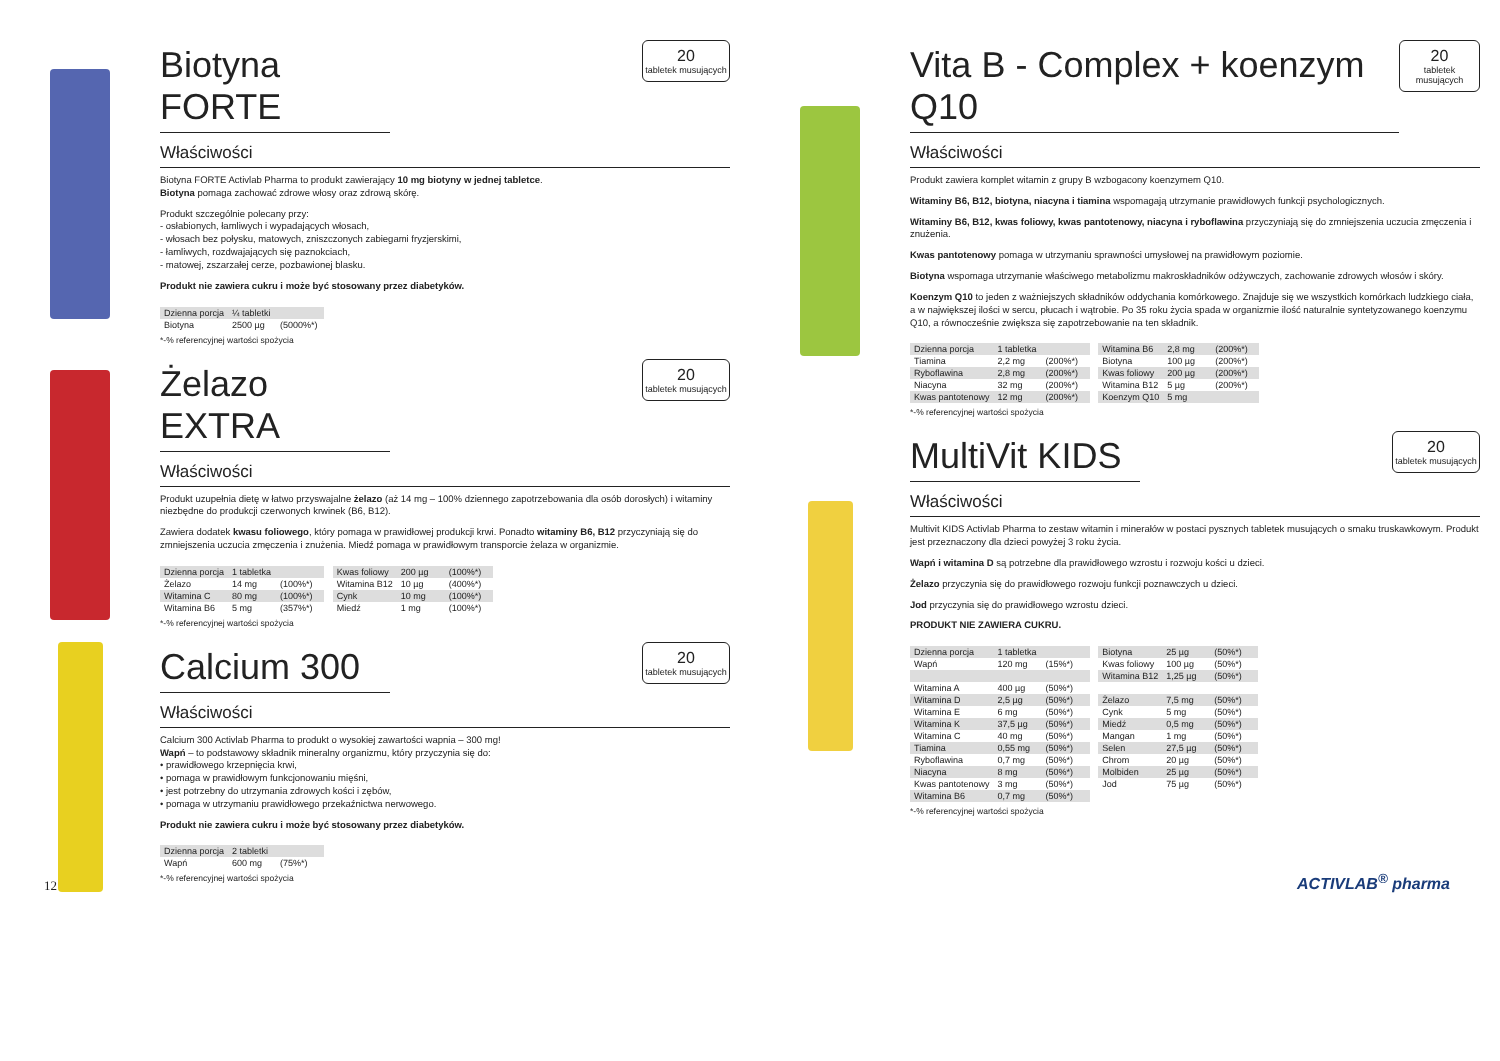Biotyna FORTE
20
tabletek musujących
Właściwości
Biotyna FORTE Activlab Pharma to produkt zawierający 10 mg biotyny w jednej tabletce.
Biotyna pomaga zachować zdrowe włosy oraz zdrową skórę.
Produkt szczególnie polecany przy:
- osłabionych, łamliwych i wypadających włosach,
- włosach bez połysku, matowych, zniszczonych zabiegami fryzjerskimi,
- łamliwych, rozdwajających się paznokciach,
- matowej, zszarzałej cerze, pozbawionej blasku.
Produkt nie zawiera cukru i może być stosowany przez diabetyków.
| Dzienna porcja | ¼ tabletki | |
| Biotyna | 2500 µg | (5000%*) |
*-% referencyjnej wartości spożycia
Żelazo EXTRA
20
tabletek musujących
Właściwości
Produkt uzupełnia dietę w łatwo przyswajalne żelazo (aż 14 mg – 100% dziennego zapotrzebowania dla osób dorosłych) i witaminy niezbędne do produkcji czerwonych krwinek (B6, B12).
Zawiera dodatek kwasu foliowego, który pomaga w prawidłowej produkcji krwi. Ponadto witaminy B6, B12 przyczyniają się do zmniejszenia uczucia zmęczenia i znużenia. Miedź pomaga w prawidłowym transporcie żelaza w organizmie.
| Dzienna porcja | 1 tabletka | |
| Żelazo | 14 mg | (100%*) |
| Witamina C | 80 mg | (100%*) |
| Witamina B6 | 5 mg | (357%*) |
| Kwas foliowy | 200 µg | (100%*) |
| Witamina B12 | 10 µg | (400%*) |
| Cynk | 10 mg | (100%*) |
| Miedź | 1 mg | (100%*) |
*-% referencyjnej wartości spożycia
Calcium 300
20
tabletek musujących
Właściwości
Calcium 300 Activlab Pharma to produkt o wysokiej zawartości wapnia – 300 mg!
Wapń – to podstawowy składnik mineralny organizmu, który przyczynia się do:
• prawidłowego krzepnięcia krwi,
• pomaga w prawidłowym funkcjonowaniu mięśni,
• jest potrzebny do utrzymania zdrowych kości i zębów,
• pomaga w utrzymaniu prawidłowego przekaźnictwa nerwowego.
Produkt nie zawiera cukru i może być stosowany przez diabetyków.
| Dzienna porcja | 2 tabletki | |
| Wapń | 600 mg | (75%*) |
*-% referencyjnej wartości spożycia
12
Vita B - Complex + koenzym Q10
20
tabletek musujących
Właściwości
Produkt zawiera komplet witamin z grupy B wzbogacony koenzymem Q10.
Witaminy B6, B12, biotyna, niacyna i tiamina wspomagają utrzymanie prawidłowych funkcji psychologicznych.
Witaminy B6, B12, kwas foliowy, kwas pantotenowy, niacyna i ryboflawina przyczyniają się do zmniejszenia uczucia zmęczenia i znużenia.
Kwas pantotenowy pomaga w utrzymaniu sprawności umysłowej na prawidłowym poziomie.
Biotyna wspomaga utrzymanie właściwego metabolizmu makroskładników odżywczych, zachowanie zdrowych włosów i skóry.
Koenzym Q10 to jeden z ważniejszych składników oddychania komórkowego. Znajduje się we wszystkich komórkach ludzkiego ciała, a w największej ilości w sercu, płucach i wątrobie. Po 35 roku życia spada w organizmie ilość naturalnie syntetyzowanego koenzymu Q10, a równocześnie zwiększa się zapotrzebowanie na ten składnik.
| Dzienna porcja | 1 tabletka | |
| Tiamina | 2,2 mg | (200%*) |
| Ryboflawina | 2,8 mg | (200%*) |
| Niacyna | 32 mg | (200%*) |
| Kwas pantotenowy | 12 mg | (200%*) |
| Witamina B6 | 2,8 mg | (200%*) |
| Biotyna | 100 µg | (200%*) |
| Kwas foliowy | 200 µg | (200%*) |
| Witamina B12 | 5 µg | (200%*) |
| Koenzym Q10 | 5 mg | |
*-% referencyjnej wartości spożycia
MultiVit KIDS
20
tabletek musujących
Właściwości
Multivit KIDS Activlab Pharma to zestaw witamin i minerałów w postaci pysznych tabletek musujących o smaku truskawkowym. Produkt jest przeznaczony dla dzieci powyżej 3 roku życia.
Wapń i witamina D są potrzebne dla prawidłowego wzrostu i rozwoju kości u dzieci.
Żelazo przyczynia się do prawidłowego rozwoju funkcji poznawczych u dzieci.
Jod przyczynia się do prawidłowego wzrostu dzieci.
PRODUKT NIE ZAWIERA CUKRU.
| Dzienna porcja | 1 tabletka | |
| Wapń | 120 mg | (15%*) |
| Witamina A | 400 µg | (50%*) |
| Witamina D | 2,5 µg | (50%*) |
| Witamina E | 6 mg | (50%*) |
| Witamina K | 37,5 µg | (50%*) |
| Witamina C | 40 mg | (50%*) |
| Tiamina | 0,55 mg | (50%*) |
| Ryboflawina | 0,7 mg | (50%*) |
| Niacyna | 8 mg | (50%*) |
| Kwas pantotenowy | 3 mg | (50%*) |
| Witamina B6 | 0,7 mg | (50%*) |
| Biotyna | 25 µg | (50%*) |
| Kwas foliowy | 100 µg | (50%*) |
| Witamina B12 | 1,25 µg | (50%*) |
| Żelazo | 7,5 mg | (50%*) |
| Cynk | 5 mg | (50%*) |
| Miedź | 0,5 mg | (50%*) |
| Mangan | 1 mg | (50%*) |
| Selen | 27,5 µg | (50%*) |
| Chrom | 20 µg | (50%*) |
| Molbiden | 25 µg | (50%*) |
| Jod | 75 µg | (50%*) |
*-% referencyjnej wartości spożycia
ACTIVLAB<sup>®</sup> pharma